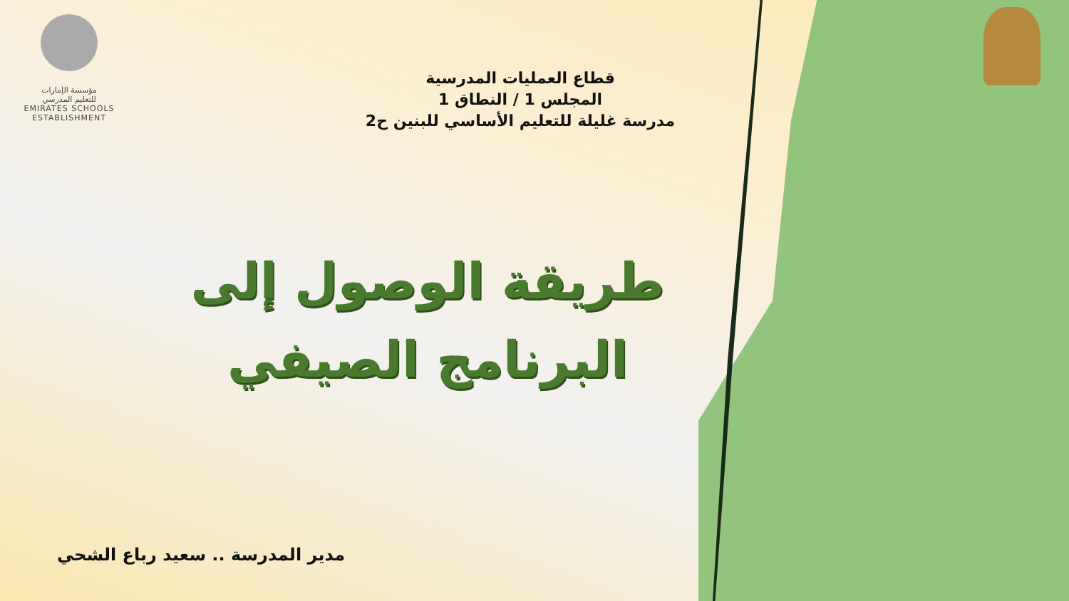مؤسسة الإمارات
للتعليم المدرسي
EMIRATES SCHOOLS
ESTABLISHMENT
قطاع العمليات المدرسية
المجلس 1 / النطاق 1
مدرسة غليلة للتعليم الأساسي للبنين ح2
طريقة الوصول إلى
البرنامج الصيفي
مدير المدرسة .. سعيد رباع الشحي